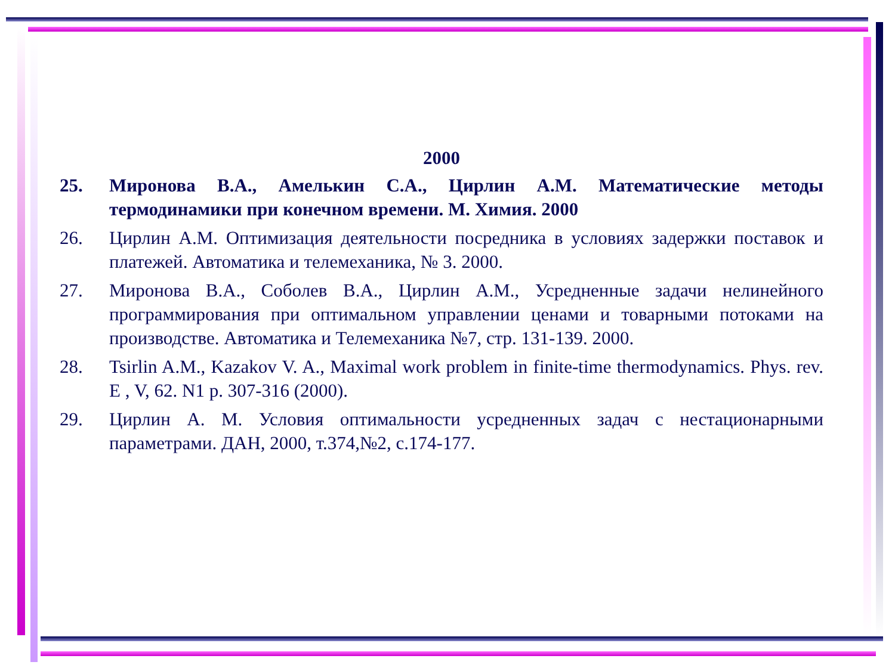2000
25. Миронова В.А., Амелькин С.А., Цирлин А.М. Математические методы термодинамики при конечном времени. М. Химия. 2000
26. Цирлин А.М. Оптимизация деятельности посредника в условиях задержки поставок и платежей. Автоматика и телемеханика, № 3. 2000.
27. Миронова В.А., Соболев В.А., Цирлин А.М., Усредненные задачи нелинейного программирования при оптимальном управлении ценами и товарными потоками на производстве. Автоматика и Телемеханика №7, стр. 131-139. 2000.
28. Tsirlin A.M., Kazakov V. A., Maximal work problem in finite-time thermodynamics. Phys. rev. E , V, 62. N1 p. 307-316 (2000).
29. Цирлин А. М. Условия оптимальности усредненных задач с нестационарными параметрами. ДАН, 2000, т.374,№2, с.174-177.